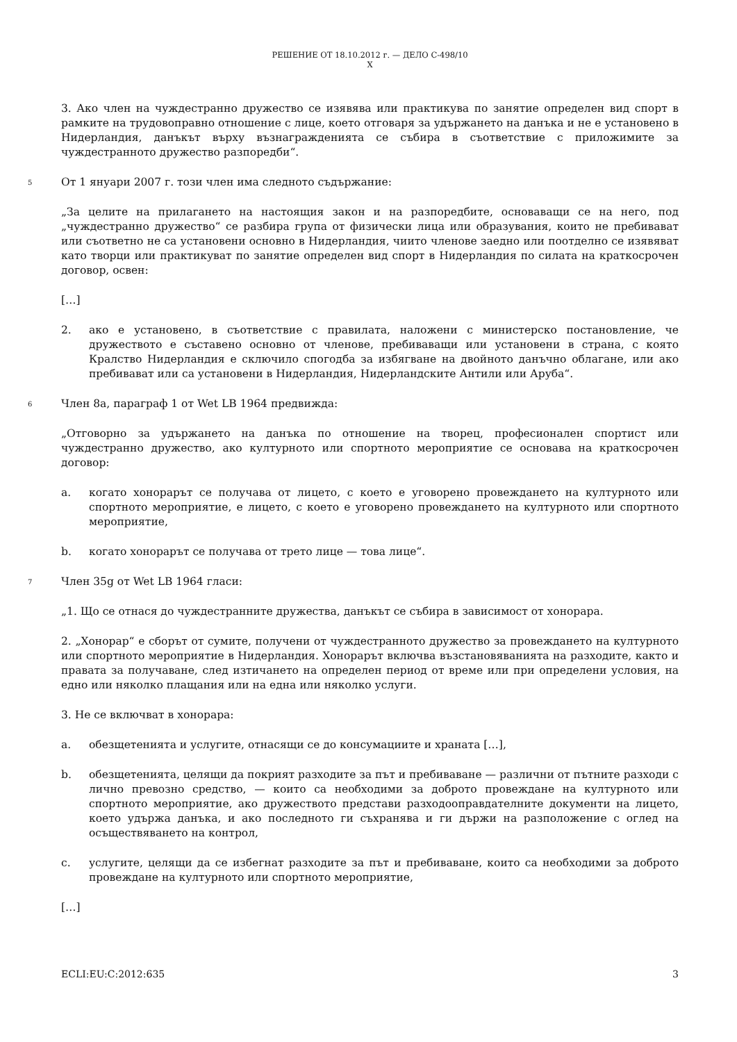РЕШЕНИЕ ОТ 18.10.2012 г. — ДЕЛО C-498/10
X
3. Ако член на чуждестранно дружество се изявява или практикува по занятие определен вид спорт в рамките на трудовоправно отношение с лице, което отговаря за удържането на данъка и не е установено в Нидерландия, данъкът върху възнагражденията се събира в съответствие с приложимите за чуждестранното дружество разпоредби“.
5 От 1 януари 2007 г. този член има следното съдържание:
„За целите на прилагането на настоящия закон и на разпоредбите, основаващи се на него, под „чуждестранно дружество“ се разбира група от физически лица или образувания, които не пребивават или съответно не са установени основно в Нидерландия, чиито членове заедно или поотделно се изявяват като творци или практикуват по занятие определен вид спорт в Нидерландия по силата на краткосрочен договор, освен:
[…]
2. ако е установено, в съответствие с правилата, наложени с министерско постановление, че дружеството е съставено основно от членове, пребиваващи или установени в страна, с която Кралство Нидерландия е сключило спогодба за избягване на двойното данъчно облагане, или ако пребивават или са установени в Нидерландия, Нидерландските Антили или Аруба“.
6 Член 8а, параграф 1 от Wet LB 1964 предвижда:
„Отговорно за удържането на данъка по отношение на творец, професионален спортист или чуждестранно дружество, ако културното или спортното мероприятие се основава на краткосрочен договор:
a. когато хонорарът се получава от лицето, с което е уговорено провеждането на културното или спортното мероприятие, е лицето, с което е уговорено провеждането на културното или спортното мероприятие,
b. когато хонорарът се получава от трето лице — това лице“.
7 Член 35g от Wet LB 1964 гласи:
„1. Що се отнася до чуждестранните дружества, данъкът се събира в зависимост от хонорара.
2. „Хонорар“ е сборът от сумите, получени от чуждестранното дружество за провеждането на културното или спортното мероприятие в Нидерландия. Хонорарът включва възстановяванията на разходите, както и правата за получаване, след изтичането на определен период от време или при определени условия, на едно или няколко плащания или на една или няколко услуги.
3. Не се включват в хонорара:
a. обезщетенията и услугите, отнасящи се до консумациите и храната […],
b. обезщетенията, целящи да покрият разходите за път и пребиваване — различни от пътните разходи с лично превозно средство, — които са необходими за доброто провеждане на културното или спортното мероприятие, ако дружеството представи разходооправдателните документи на лицето, което удържа данъка, и ако последното ги съхранява и ги държи на разположение с оглед на осъществяването на контрол,
c. услугите, целящи да се избегнат разходите за път и пребиваване, които са необходими за доброто провеждане на културното или спортното мероприятие,
[…]
ECLI:EU:C:2012:635 3